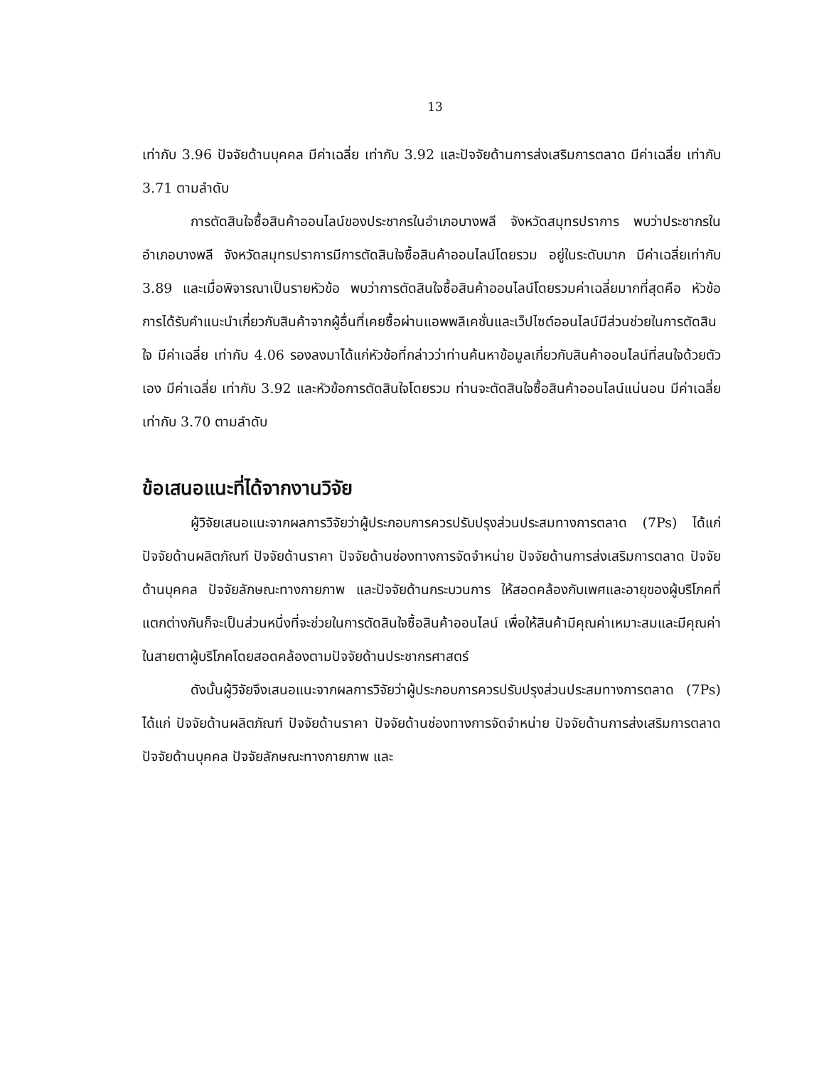13
เท่ากับ 3.96 ปัจจัยด้านบุคคล มีค่าเฉลี่ย เท่ากับ 3.92 และปัจจัยด้านการส่งเสริมการตลาด มีค่าเฉลี่ย เท่ากับ 3.71 ตามลำดับ
การตัดสินใจซื้อสินค้าออนไลน์ของประชากรในอำเภอบางพลี จังหวัดสมุทรปราการ พบว่าประชากรในอำเภอบางพลี จังหวัดสมุทรปราการมีการตัดสินใจซื้อสินค้าออนไลน์โดยรวม อยู่ในระดับมาก มีค่าเฉลี่ยเท่ากับ 3.89 และเมื่อพิจารณาเป็นรายหัวข้อ พบว่าการตัดสินใจซื้อสินค้าออนไลน์โดยรวมค่าเฉลี่ยมากที่สุดคือ หัวข้อการได้รับคำแนะนำเกี่ยวกับสินค้าจากผู้อื่นที่เคยซื้อผ่านแอพพลิเคชั่นและเว็ปไซต์ออนไลน์มีส่วนช่วยในการตัดสินใจ มีค่าเฉลี่ย เท่ากับ 4.06 รองลงมาได้แก่หัวข้อที่กล่าวว่าท่านค้นหาข้อมูลเกี่ยวกับสินค้าออนไลน์ที่สนใจด้วยตัวเอง มีค่าเฉลี่ย เท่ากับ 3.92 และหัวข้อการตัดสินใจโดยรวม ท่านจะตัดสินใจซื้อสินค้าออนไลน์แน่นอน มีค่าเฉลี่ย เท่ากับ 3.70 ตามลำดับ
ข้อเสนอแนะที่ได้จากงานวิจัย
ผู้วิจัยเสนอแนะจากผลการวิจัยว่าผู้ประกอบการควรปรับปรุงส่วนประสมทางการตลาด (7Ps) ได้แก่ ปัจจัยด้านผลิตภัณฑ์ ปัจจัยด้านราคา ปัจจัยด้านช่องทางการจัดจำหน่าย ปัจจัยด้านการส่งเสริมการตลาด ปัจจัยด้านบุคคล ปัจจัยลักษณะทางกายภาพ และปัจจัยด้านกระบวนการ ให้สอดคล้องกับเพศและอายุของผู้บริโภคที่แตกต่างกันก็จะเป็นส่วนหนึ่งที่จะช่วยในการตัดสินใจซื้อสินค้าออนไลน์ เพื่อให้สินค้ามีคุณค่าเหมาะสมและมีคุณค่าในสายตาผู้บริโภคโดยสอดคล้องตามปัจจัยด้านประชากรศาสตร์
ดังนั้นผู้วิจัยจึงเสนอแนะจากผลการวิจัยว่าผู้ประกอบการควรปรับปรุงส่วนประสมทางการตลาด (7Ps) ได้แก่ ปัจจัยด้านผลิตภัณฑ์ ปัจจัยด้านราคา ปัจจัยด้านช่องทางการจัดจำหน่าย ปัจจัยด้านการส่งเสริมการตลาด ปัจจัยด้านบุคคล ปัจจัยลักษณะทางกายภาพ และ